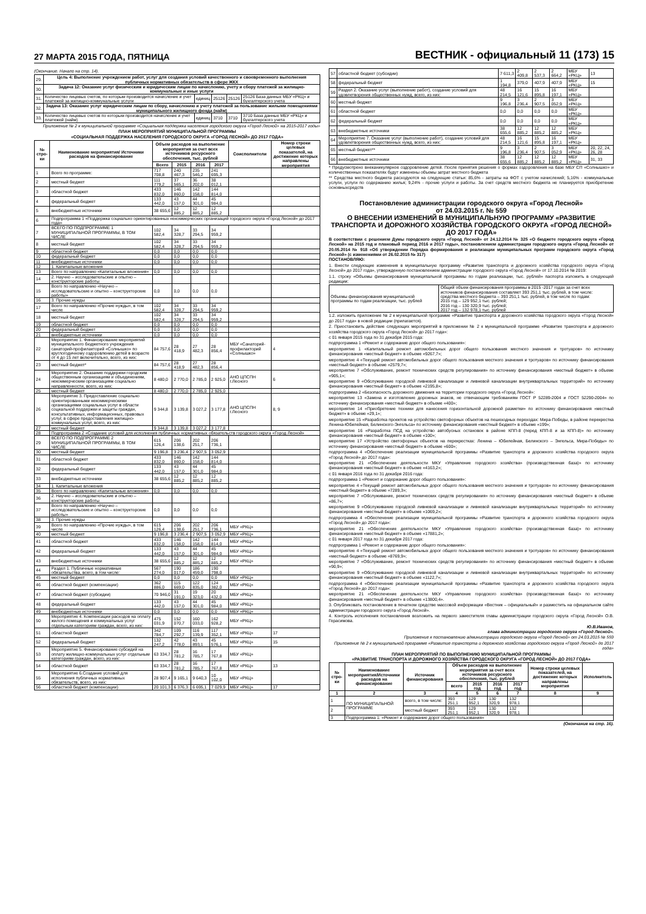27 МАРТА 2015 ГОДА, ПЯТНИЦА ВЕСТНИК - официальный 11 (173) 15
(Окончание. Начало на стр. 14).
| 29. | Цель 4: Выполнение учреждением работ, услуг для создания условий качественного и своевременного выполнения публичных нормативных обязательств в сфере ЖКХ | | | | |
| 30. | Задача 12: Оказание услуг физическим и юридическим лицам по начислению, учету и сбору платежей за жилищно-коммунальные и иные услуги | | | | |
| 31. | Количество лицевых счетов, по которым производится начисление и учет платежей за жилищно-коммунальные услуги | единиц | 25126 | 25126 | 25126 База данных МБУ «РКЦ» и бухгалтерского учета |
| 32. | Задача 13: Оказание услуг юридическим лицам по сбору, начислению и учету платежей за пользование жилыми помещениями муниципального жилищного фонда (найм) | | | | |
| 33. | Количество лицевых счетов по которым производится начисление и учет платежей (найм) | единиц | 3710 | 3710 | 3710 База данных МБУ «РКЦ» и бухгалтерского учета |
Приложение № 2 к муниципальной программе «Социальная поддержка населения городского округа «Город Лесной» на 2015-2017 годы»
ПЛАН МЕРОПРИЯТИЙ МУНИЦИПАЛЬНОЙ ПРОГРАММЫ
«СОЦИАЛЬНАЯ ПОДДЕРЖКА НАСЕЛЕНИЯ ГОРОДСКОГО ОКРУГА «ГОРОД ЛЕСНОЙ» ДО 2017 ГОДА»
| № стро-ки | Наименование мероприятия/ Источники расходов на финансирование | Объем расходов на выполнение мероприятия за счет всех источников ресурсного обеспечения, тыс. рублей | | | | Соисполнители | Номер строки целевых показателей, на достижение которых направлены мероприятия |
| --- | --- | --- | --- | --- | --- | --- | --- |
| | | Всего | 2015 | 2016 | 2017 | | |
| 1 | Всего по программе: | 717 708,8 | 240 467,3 | 235 546,2 | 241 695,3 | | |
| 2 | местный бюджет | 111 779,2 | 37 565,1 | 36 202,0 | 38 012,1 | | |
| 3 | областной бюджет | 433 832,0 | 146 860,0 | 142 158,0 | 144 814,0 | | |
| 4 | федеральный бюджет | 133 442,0 | 43 157,0 | 44 301,0 | 45 984,0 | | |
| 5 | внебюджетные источники | 38 655,6 | 12 885,2 | 12 885,2 | 12 885,2 | | |
| 6 | Подпрограмма 1 «Поддержка социально ориентированных некоммерческих организаций городского округа «Город Лесной» до 2017 года» | | | | | | |
| 7 | ВСЕГО ПО ПОДПРОГРАММЕ 1 МУНИЦИПАЛЬНОЙ ПРОГРАММЫ, В ТОМ ЧИСЛЕ | 102 582,4 | 34 328,7 | 33 294,5 | 34 959,2 | | |
| 8 | местный бюджет | 102 582,4 | 34 328,7 | 33 294,5 | 34 959,2 | | |
| 9 | областной бюджет | 0,0 | 0,0 | 0,0 | 0,0 | | |
| 10 | федеральный бюджет | 0,0 | 0,0 | 0,0 | 0,0 | | |
| 11 | внебюджетные источники | 0,0 | 0,0 | 0,0 | 0,0 | | |
| 12 | 1. Капитальные вложения | | | | | | |
| 13 | Всего по направлению «Капитальные вложения» | 0,0 | 0,0 | 0,0 | 0,0 | | |
| 14 | 2. Научно – исследовательские и опытно – конструкторские работы | | | | | | |
| 15 | Всего по направлению «Научно – исследовательские и опытно – конструкторские работы» | 0,0 | 0,0 | 0,0 | 0,0 | | |
| 16 | 3. Прочие нужды | | | | | | |
| 17 | Всего по направлению «Прочие нужды», в том числе | 102 582,4 | 34 328,7 | 33 294,5 | 34 959,2 | | |
| 18 | местный бюджет | 102 582,4 | 34 328,7 | 33 294,5 | 34 959,2 | | |
| 19 | областной бюджет | 0,0 | 0,0 | 0,0 | 0,0 | | |
| 20 | федеральный бюджет | 0,0 | 0,0 | 0,0 | 0,0 | | |
| 21 | внебюджетные источники | 0,0 | 0,0 | 0,0 | 0,0 | | |
| 22 | Мероприятие 1. Финансирование мероприятий муниципального бюджетного учреждения санаторий-профилакторий «Солнышко» по круглогодичному оздоровлению детей в возрасте от 4 до 15 лет включительно, всего, из них: | 84 757,6 | 28 418,9 | 27 482,3 | 28 856,4 | МБУ «Санаторий-профилакторий «Солнышко» | 4 |
| 23 | местный бюджет* | 84 757,6 | 28 418,9 | 27 482,3 | 28 856,4 | | |
| 24 | Мероприятие 2. Оказание поддержки городским общественным организациям и объединениям, некоммерческим организациям социально направленности, всего, из них: | 8 480,0 | 2 770,0 | 2 785,0 | 2 925,0 | АНО ЦПСПН г.Лесного | 6 |
| 25 | местный бюджет | 8 480,0 | 2 770,0 | 2 785,0 | 2 925,0 | | |
| 26 | Мероприятие 3. Предоставление социально ориентированными некоммерческими организациями социальных услуг в области социальной поддержки и защиты граждан, консультативных, информационных, правовых услуг, в сфере предоставления жилищно-коммунальных услуг, всего, из них: | 9 344,8 | 3 139,8 | 3 027,2 | 3 177,8 | АНО ЦПСПН г.Лесного | 8, 9 |
| 27 | местный бюджет | 9 344,8 | 3 139,8 | 3 027,2 | 3 177,8 | | |
| 28 | Подпрограмма 2 «Создание условий для исполнения публичных нормативных обязательств городского округа «Город Лесной» | | | | | | |
| 29 | ВСЕГО ПО ПОДПРОГРАММЕ 2 МУНИЦИПАЛЬНОЙ ПРОГРАММЫ, В ТОМ ЧИСЛЕ | 615 126,4 | 206 138,6 | 202 251,7 | 206 736,1 | | |
| 30 | местный бюджет | 9 196,8 | 3 236,4 | 2 907,5 | 3 052,9 | | |
| 31 | областной бюджет | 433 832,0 | 146 860,0 | 142 158,0 | 144 814,0 | | |
| 32 | федеральный бюджет | 133 442,0 | 43 157,0 | 44 301,0 | 45 984,0 | | |
| 33 | внебюджетные источники | 38 655,6 | 12 885,2 | 12 885,2 | 12 885,2 | | |
| 34 | 1. Капитальные вложения | | | | | | |
| 35 | Всего по направлению «Капитальные вложения» | 0,0 | 0,0 | 0,0 | 0,0 | | |
| 36 | 2. Научно – исследовательские и опытно – конструкторские работы | | | | | | |
| 37 | Всего по направлению «Научно – исследовательские и опытно – конструкторские работы» | 0,0 | 0,0 | 0,0 | 0,0 | | |
| 38 | 3. Прочие нужды | | | | | | |
| 39 | Всего по направлению «Прочие нужды», в том числе | 615 126,4 | 206 138,6 | 202 251,7 | 206 736,1 | МБУ «РКЦ» | |
| 40 | местный бюджет | 9 196,8 | 3 236,4 | 2 907,5 | 3 052,9 | МБУ «РКЦ» | |
| 41 | областной бюджет | 433 832,0 | 146 158,0 | 142 158,0 | 144 814,0 | МБУ «РКЦ» | |
| 42 | федеральный бюджет | 133 442,0 | 43 157,0 | 44 301,0 | 45 984,0 | МБУ «РКЦ» | |
| 43 | внебюджетные источники | 38 655,6 | 12 885,2 | 12 885,2 | 12 885,2 | МБУ «РКЦ» | |
| 44 | Раздел 1. Публичные нормативные обязательства, всего, в том числе: | 567 274,0 | 190 017,0 | 186 459,0 | 190 798,0 | | |
| 45 | местный бюджет | 0,0 | 0,0 | 0,0 | 0,0 | МБУ «РКЦ» | |
| 46 | областной бюджет (компенсации) | 362 886,0 | 115 669,0 | 122 835,0 | 124 382,0 | МБУ «РКЦ» | |
| 47 | областной бюджет (субсидии) | 70 946,0 | 31 191,0 | 19 323,0 | 20 432,0 | МБУ «РКЦ» | |
| 48 | федеральный бюджет | 133 442,0 | 43 157,0 | 44 301,0 | 45 984,0 | МБУ «РКЦ» | |
| 49 | внебюджетные источники | 0,0 | 0,0 | 0,0 | 0,0 | МБУ «РКЦ» | |
| 50 | Мероприятие 4. Компенсации расходов на оплату жилого помещения и коммунальных услуг отдельным категориям граждан, всего, из них: | 475 031,9 | 152 070,7 | 160 033,0 | 162 928,2 | МБУ «РКЦ» | |
| 51 | областной бюджет | 342 784,7 | 109 292,7 | 116 139,9 | 117 352,1 | МБУ «РКЦ» | 17 |
| 52 | федеральный бюджет | 132 247,2 | 42 778,0 | 43 893,1 | 45 576,1 | МБУ «РКЦ» | 15 |
| 53 | Мероприятие 5. Финансирование субсидий на оплату жилищно-коммунальных услуг отдельным категориям граждан, всего, из них: | 63 334,7 | 28 781,2 | 16 785,7 | 17 767,8 | МБУ «РКЦ» | |
| 54 | областной бюджет | 63 334,7 | 28 781,2 | 16 785,7 | 17 767,8 | МБУ «РКЦ» | 13 |
| 55 | Мероприятие 6.Создание условий для исполнения публичных нормативных обязательств, всего, из них: | 28 907,4 | 9 165,1 | 9 640,3 | 10 102,0 | МБУ «РКЦ» | |
| 56 | областной бюджет (компенсации) | 20 101,3 | 6 376,3 | 6 695,1 | 7 029,9 | МБУ «РКЦ» | 17 |
| 57 | областной бюджет (субсидии) | 7 611,3 | 2 409,8 | 2 537,3 | 2 664,2 | МБУ «РКЦ» | 13 |
| 58 | федеральный бюджет | 1 194,8 | 379,0 | 407,9 | 407,9 | МБУ «РКЦ» | 15 |
| 59 | Раздел 2. Оказание услуг (выполнение работ), создание условий для удовлетворения общественных нужд, всего, из них: | 48 214,5 | 16 121,6 | 15 895,8 | 16 197,1 | МБУ «РКЦ» | |
| 60 | местный бюджет | 9 196,8 | 3 236,4 | 2 907,5 | 3 052,9 | МБУ «РКЦ» | |
| 61 | областной бюджет | 0,0 | 0,0 | 0,0 | 0,0 | МБУ «РКЦ» | |
| 62 | федеральный бюджет | 0,0 | 0,0 | 0,0 | 0,0 | МБУ «РКЦ» | |
| 63 | внебюджетные источники | 38 655,6 | 12 885,2 | 12 885,2 | 12 885,2 | МБУ «РКЦ» | |
| 64 | Мероприятие 7. Оказание услуг (выполнение работ), создание условий для удовлетворения общественных нужд, всего, из них: | 48 214,5 | 16 121,6 | 15 895,8 | 16 197,1 | МБУ «РКЦ» | |
| 65 | местный бюджет** | 9 196,8 | 3 236,4 | 2 907,5 | 3 052,9 | МБУ «РКЦ» | 20, 22, 24, 26, 28 |
| 66 | внебюджетные источники | 38 655,6 | 12 885,2 | 12 885,2 | 12 885,2 | МБУ «РКЦ» | 31, 33 |
* Предусмотрено внеканикулярное оздоровление детей. После принятия решения о формах оздоровления на базе МБУ СП «Солнышко» и количественных показателях будут изменены объемы затрат местного бюджета
** Средства местного бюджета расходуются на следующие статьи: 85,6% - затраты на ФОТ с учетом начислений; 5,16% - коммунальные услуги, услуги по содержанию жилья; 9,24% - прочие услуги и работы. За счет средств местного бюджета не планируется приобретение основныхсредств
Постановление администрации городского округа «Город Лесной»
от 24.03.2015 г. № 559
О ВНЕСЕНИИ ИЗМЕНЕНИЙ В МУНИЦИПАЛЬНУЮ ПРОГРАММУ «РАЗВИТИЕ ТРАНСПОРТА И ДОРОЖНОГО ХОЗЯЙСТВА ГОРОДСКОГО ОКРУГА «ГОРОД ЛЕСНОЙ» ДО 2017 ГОДА»
В соответствии с решением Думы городского округа «Город Лесной» от 24.12.2014 № 325 «О бюджете городского округа «Город Лесной» на 2015 год и плановый период 2016 и 2017 годы», постановлением администрации городского округа «Город Лесной» от 20.05.2014 № 918 «Об утверждении Порядка формирования и реализации муниципальных программ городского округа «Город Лесной» (с изменениями от 26.02.2015 № 317)
ПОСТАНОВЛЯЮ:
1. Внести следующие изменения в муниципальную программу «Развитие транспорта и дорожного хозяйства городского округа «Город Лесной» до 2017 года», утвержденную постановлением администрации городского округа «Город Лесной» от 17.10.2014 № 2019:
1.1. строку «Объемы финансирования муниципальной программы по годам реализации, тыс. рублей» паспорта изложить в следующей редакции:
| Объемы финансирования муниципальной программы по годам реализации, тыс. рублей | Общий объем финансирования программы в 2015 -2017 годах за счет всех источников финансирования составляет 393 251,1 тыс. рублей, в том числе: средства местного бюджета – 393 251,1 тыс. рублей, в том числе по годам: 2015 год – 129 952,1 тыс. рублей; 2016 год – 130 320,9 тыс. рублей; 2017 год – 132 978,1 тыс. рублей |
1.2. изложить приложение № 2 к муниципальной программе «Развитие транспорта и дорожного хозяйства городского округа «Город Лесной» до 2017 года» в новой редакции (прилагается).
2. Приостановить действие следующих мероприятий в приложении № 2 к муниципальной программе «Развитие транспорта и дорожного хозяйства городского округа «Город Лесной» до 2017 года»:
с 01 января 2015 года по 31 декабря 2015 года:
подпрограмма 1 «Ремонт и содержание дорог общего пользования»:
мероприятие 1 «Капитальный ремонт автомобильных дорог общего пользования местного значения и тротуаров» по источнику финансирования «местный бюджет» в объеме «9267,7»;
мероприятие 4 «Текущий ремонт автомобильных дорог общего пользования местного значения и тротуаров» по источнику финансирования «местный бюджет» в объеме «2579,7»;
мероприятие 7 «Обслуживание, ремонт технических средств регулирования» по источнику финансирования «местный бюджет» в объеме «905,1»;
мероприятие 9 «Обслуживание городской ливневой канализации и ливневой канализации внутриквартальных территорий» по источнику финансирования «местный бюджет» в объеме «2195,8»;
подпрограмма 2 «Безопасность дорожного движения на территории городского округа «Город Лесной»:
мероприятие 13 «Замена и изготовление дорожных знаков, не отвечающим требованиям ГОСТ Р 52289-2004 и ГОСТ 52290-2004» по источнику финансирования «местный бюджет» в объеме «400»;
мероприятие 14 «Приобретение техники для нанесения горизонтальной дорожной разметки» по источнику финансирования «местный бюджет» в объеме «29,1»;
мероприятие 15 «Разработка проектов на устройство светофорных объектов на пешеходных переходах: Мира-Победы, в районе перекрестка Ленина-Юбилейная, Белинского-Энгельса» по источнику финансирования «местный бюджет» в объеме «199»;
мероприятие 16 «Разработка ПСД на устройство автобусных остановок в районе КПП-8 (перед КПП-8 и за КПП-8)» по источнику финансирования «местный бюджет» в объеме «100»;
мероприятие 17 «Устройство светофорных объектов на перекрестках: Ленина – Юбилейная, Белинского – Энгельса, Мира-Победы» по источнику финансирования «местный бюджет» в объеме «600»;
подпрограмма 4 «Обеспечение реализации муниципальной программы «Развитие транспорта и дорожного хозяйства городского округа «Город Лесной» до 2017 года»:
мероприятие 21 «Обеспечение деятельности МКУ «Управление городского хозяйства» (производственная база)» по источнику финансирования «местный бюджет» в объеме «4163,2»;
с 01 января 2016 года по 31 декабря 2016 года:
подпрограмма 1 «Ремонт и содержание дорог общего пользования»:
мероприятие 4 «Текущий ремонт автомобильных дорог общего пользования местного значения и тротуаров» по источнику финансирования «местный бюджет» в объеме «7289,3»;
мероприятие 7 «Обслуживание, ремонт технических средств регулирования» по источнику финансирования «местный бюджет» в объеме «86,7»;
мероприятие 9 «Обслуживание городской ливневой канализации и ливневой канализации внутриквартальных территорий» по источнику финансирования «местный бюджет» в объеме «1069,2»;
подпрограмма 4 «Обеспечение реализации муниципальной программы «Развитие транспорта и дорожного хозяйства городского округа «Город Лесной» до 2017 года»:
мероприятие 21 «Обеспечение деятельности МКУ «Управление городского хозяйства» (производственная база)» по источнику финансирования «местный бюджет» в объеме «17881,2»;
с 01 января 2017 года по 31 декабря 2017 года:
подпрограмма 1 «Ремонт и содержание дорог общего пользования»:
мероприятие 4 «Текущий ремонт автомобильных дорог общего пользования местного значения и тротуаров» по источнику финансирования «местный бюджет» в объеме «8769,9»;
мероприятие 7 «Обслуживание, ремонт технических средств регулирования» по источнику финансирования «местный бюджет» в объеме «90,9»;
мероприятие 9 «Обслуживание городской ливневой канализации и ливневой канализации внутриквартальных территорий» по источнику финансирования «местный бюджет» в объеме «1122,7»;
подпрограмма 4 «Обеспечение реализации муниципальной программы «Развитие транспорта и дорожного хозяйства городского округа «Город Лесной» до 2017 года»:
мероприятие 21 «Обеспечение деятельности МКУ «Управление городского хозяйства» (производственная база)» по источнику финансирования «местный бюджет» в объеме «13800,4».
3. Опубликовать постановление в печатном средстве массовой информации «Вестник – официальный» и разместить на официальном сайте администрации городского округа «Город Лесной».
4. Контроль исполнения постановления возложить на первого заместителя главы администрации городского округа «Город Лесной» О.В. Герасимова.
Ю.В.Иванов,
глава администрации городского округа «Город Лесной».
Приложение к постановлению администрации городского округа «Город Лесной» от 24.03.2015 № 559
Приложение № 2 к муниципальной программе «Развитие транспорта и дорожного хозяйства городского округа «Город Лесной» до 2017 года»
ПЛАН МЕРОПРИЯТИЙ ПО ВЫПОЛНЕНИЮ МУНИЦИПАЛЬНОЙ ПРОГРАММЫ
«РАЗВИТИЕ ТРАНСПОРТА И ДОРОЖНОГО ХОЗЯЙСТВА ГОРОДСКОГО ОКРУГА «ГОРОД ЛЕСНОЙ» ДО 2017 ГОДА»
| № стро-ки | Наименование мероприятия/Источники расходов на финансирование | Источник финансирования | Объем расходов на выполнение мероприятия за счет всех источников ресурсного обеспечения, тыс. рублей | | | | Номер строки целевых показателей, на достижение которых направлены мероприятия | Исполнитель |
| --- | --- | --- | --- | --- | --- | --- | --- | --- |
| | | | всего | 2015 год | 2016 год | 2017 год | | |
| 1 | 2 | 3 | 4 | 5 | 6 | 7 | 8 | 9 |
| 1 | ПО МУНИЦИПАЛЬНОЙ ПРОГРАММЕ | всего, в том числе: | 393 251,1 | 129 952,1 | 130 320,9 | 132 978,1 | | |
| 2 | | местный бюджет | 393 251,1 | 129 952,1 | 130 320,9 | 132 978,1 | | |
| 3 | Подпрограмма 1: «Ремонт и содержание дорог общего пользования» | | | | | | | |
(Окончание на стр. 16).